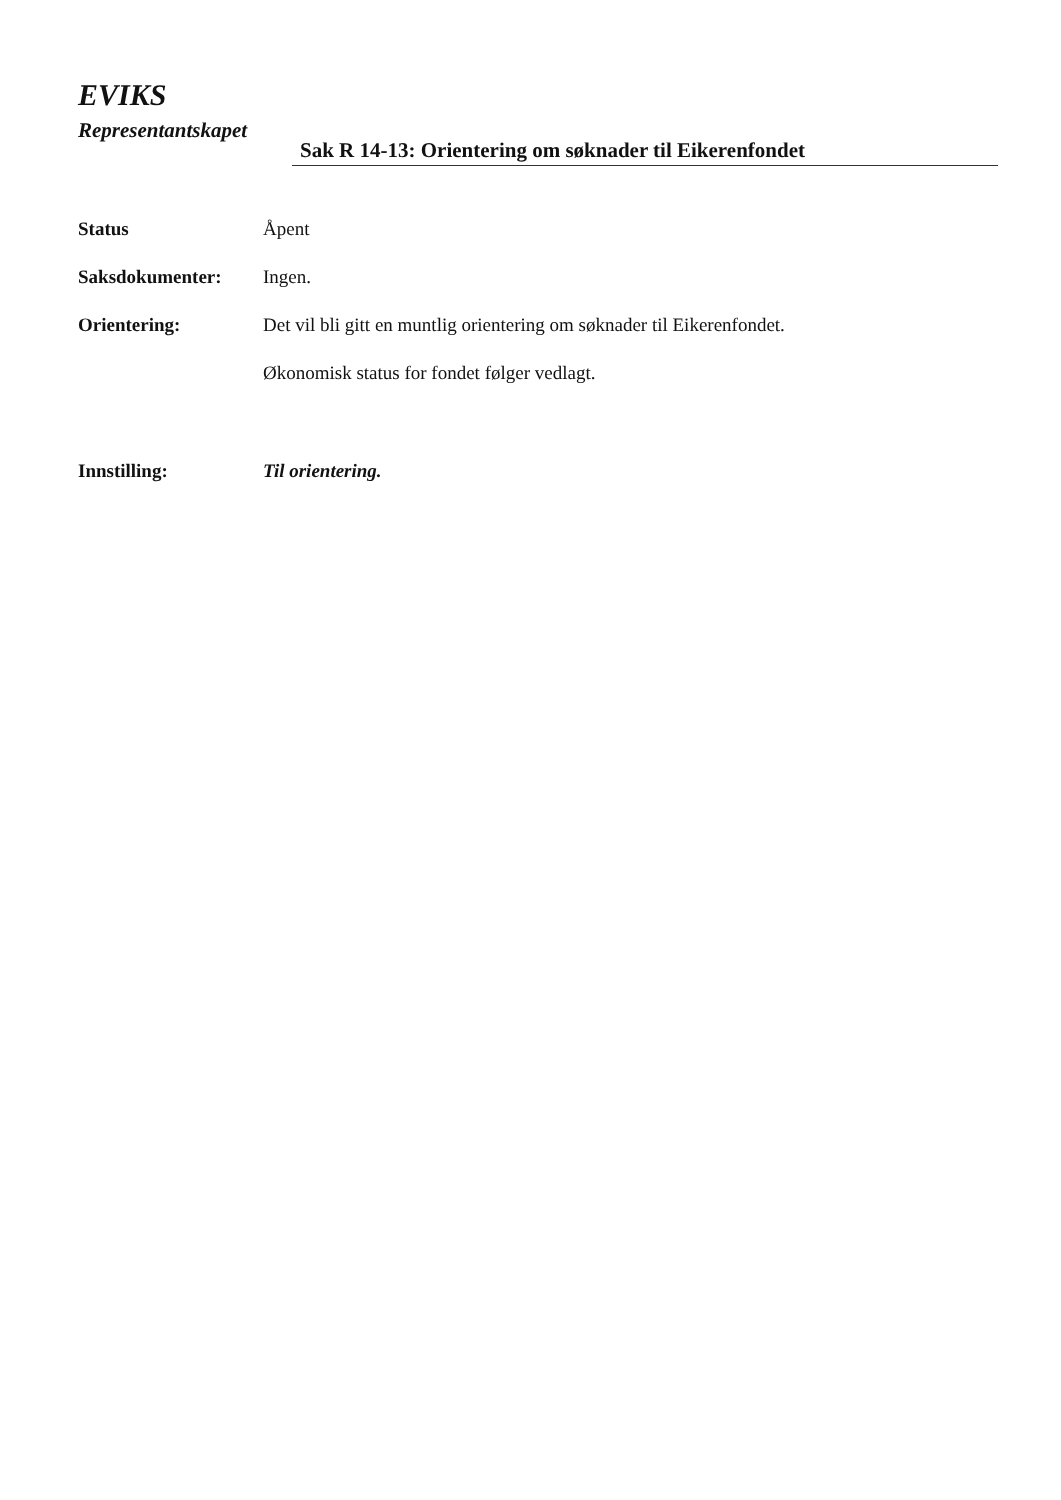EVIKS
Representantskapet
Sak R 14-13: Orientering om søknader til Eikerenfondet
Status Åpent
Saksdokumenter: Ingen.
Orientering: Det vil bli gitt en muntlig orientering om søknader til Eikerenfondet.
Økonomisk status for fondet følger vedlagt.
Innstilling: Til orientering.